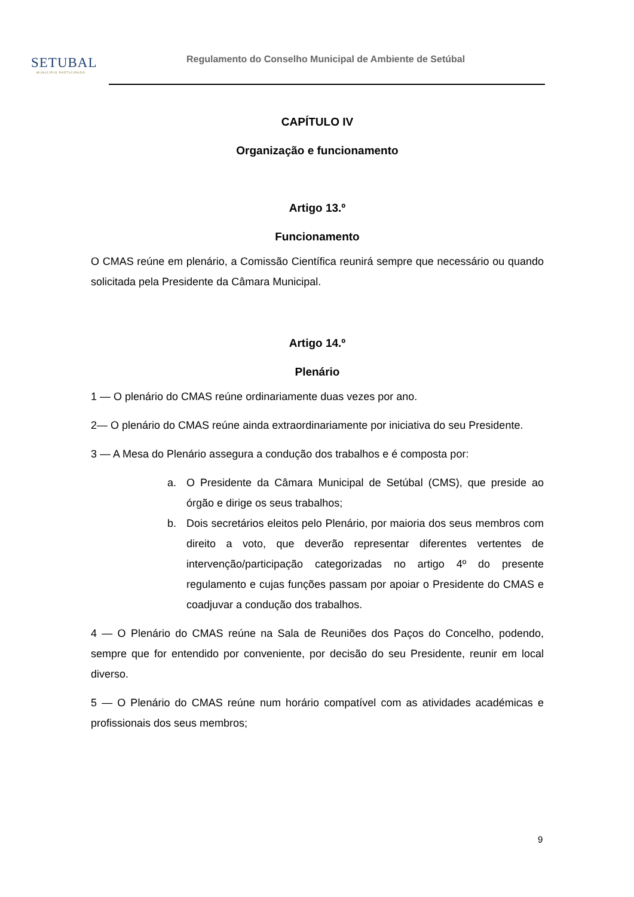SETUBAL
MUNICÍPIO PARTICIPADO
Regulamento do Conselho Municipal de Ambiente de Setúbal
CAPÍTULO IV
Organização e funcionamento
Artigo 13.º
Funcionamento
O CMAS reúne em plenário, a Comissão Científica reunirá sempre que necessário ou quando solicitada pela Presidente da Câmara Municipal.
Artigo 14.º
Plenário
1 — O plenário do CMAS reúne ordinariamente duas vezes por ano.
2— O plenário do CMAS reúne ainda extraordinariamente por iniciativa do seu Presidente.
3 — A Mesa do Plenário assegura a condução dos trabalhos e é composta por:
a. O Presidente da Câmara Municipal de Setúbal (CMS), que preside ao órgão e dirige os seus trabalhos;
b. Dois secretários eleitos pelo Plenário, por maioria dos seus membros com direito a voto, que deverão representar diferentes vertentes de intervenção/participação categorizadas no artigo 4º do presente regulamento e cujas funções passam por apoiar o Presidente do CMAS e coadjuvar a condução dos trabalhos.
4 — O Plenário do CMAS reúne na Sala de Reuniões dos Paços do Concelho, podendo, sempre que for entendido por conveniente, por decisão do seu Presidente, reunir em local diverso.
5 — O Plenário do CMAS reúne num horário compatível com as atividades académicas e profissionais dos seus membros;
9